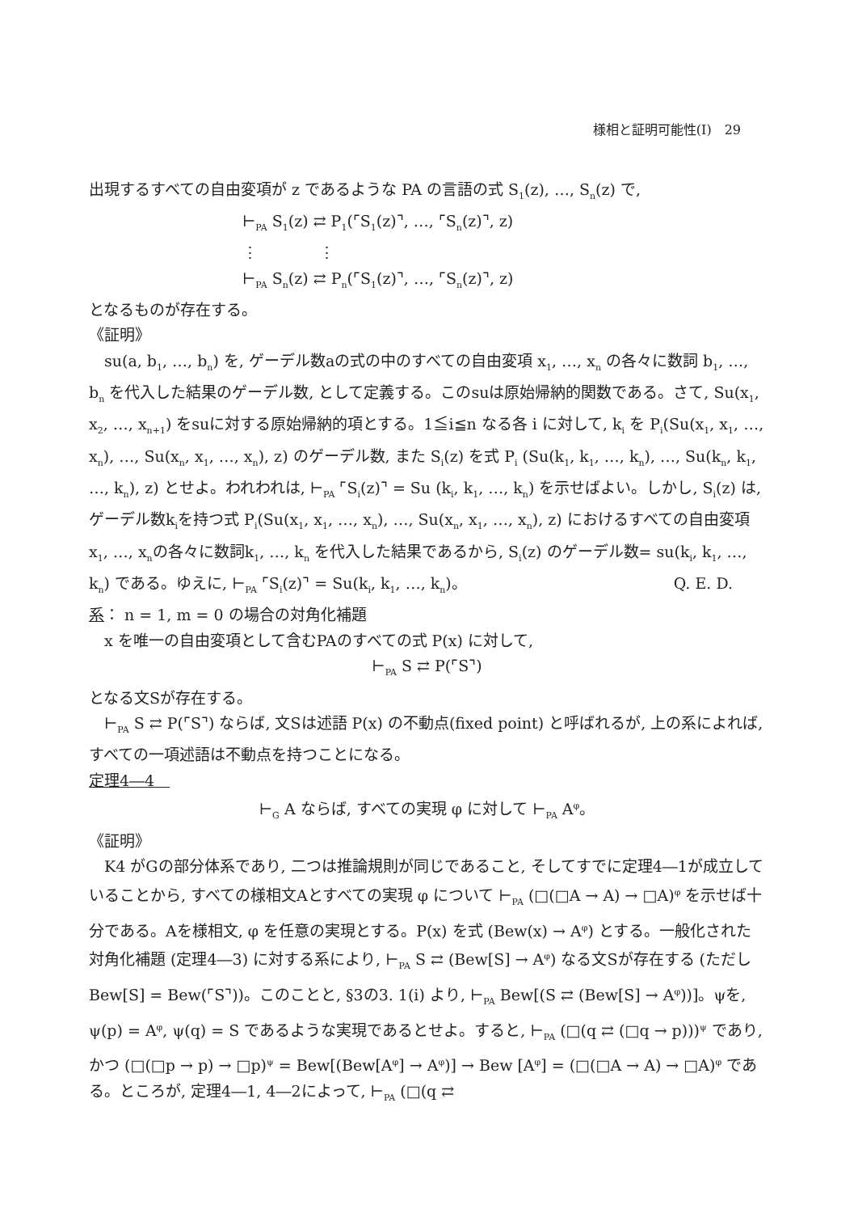様相と証明可能性(Ⅰ)　29
出現するすべての自由変項が z であるような PA の言語の式 S<sub>1</sub>(z), …, S<sub>n</sub>(z) で,
⊢<sub>PA</sub> S<sub>1</sub>(z) ⇄ P<sub>1</sub>(⌜S<sub>1</sub>(z)⌝, …, ⌜S<sub>n</sub>(z)⌝, z)
⋮　　　　⋮
⊢<sub>PA</sub> S<sub>n</sub>(z) ⇄ P<sub>n</sub>(⌜S<sub>1</sub>(z)⌝, …, ⌜S<sub>n</sub>(z)⌝, z)
となるものが存在する。
《証明》
su(a, b<sub>1</sub>, …, b<sub>n</sub>) を, ゲーデル数aの式の中のすべての自由変項 x<sub>1</sub>, …, x<sub>n</sub> の各々に数詞 b<sub>1</sub>, …, b<sub>n</sub> を代入した結果のゲーデル数, として定義する。このsuは原始帰納的関数である。さて, Su(x<sub>1</sub>, x<sub>2</sub>, …, x<sub>n+1</sub>) をsuに対する原始帰納的項とする。1≦i≦n なる各 i に対して, k<sub>i</sub> を P<sub>i</sub>(Su(x<sub>1</sub>, x<sub>1</sub>, …, x<sub>n</sub>), …, Su(x<sub>n</sub>, x<sub>1</sub>, …, x<sub>n</sub>), z) のゲーデル数, また S<sub>i</sub>(z) を式 P<sub>i</sub> (Su(k<sub>1</sub>, k<sub>1</sub>, …, k<sub>n</sub>), …, Su(k<sub>n</sub>, k<sub>1</sub>, …, k<sub>n</sub>), z) とせよ。われわれは, ⊢<sub>PA</sub> ⌜S<sub>i</sub>(z)⌝ = Su (k<sub>i</sub>, k<sub>1</sub>, …, k<sub>n</sub>) を示せばよい。しかし, S<sub>i</sub>(z) は, ゲーデル数k<sub>i</sub>を持つ式 P<sub>i</sub>(Su(x<sub>1</sub>, x<sub>1</sub>, …, x<sub>n</sub>), …, Su(x<sub>n</sub>, x<sub>1</sub>, …, x<sub>n</sub>), z) におけるすべての自由変項x<sub>1</sub>, …, x<sub>n</sub>の各々に数詞k<sub>1</sub>, …, k<sub>n</sub> を代入した結果であるから, S<sub>i</sub>(z) のゲーデル数= su(k<sub>i</sub>, k<sub>1</sub>, …, k<sub>n</sub>) である。ゆえに, ⊢<sub>PA</sub> ⌜S<sub>i</sub>(z)⌝ = Su(k<sub>i</sub>, k<sub>1</sub>, …, k<sub>n</sub>)。 Q. E. D.
系： n = 1, m = 0 の場合の対角化補題
x を唯一の自由変項として含むPAのすべての式 P(x) に対して,
⊢<sub>PA</sub> S ⇄ P(⌜S⌝)
となる文Sが存在する。
⊢<sub>PA</sub> S ⇄ P(⌜S⌝) ならば, 文Sは述語 P(x) の不動点(fixed point) と呼ばれるが, 上の系によれば, すべての一項述語は不動点を持つことになる。
定理4―4　
⊢<sub>G</sub> A ならば, すべての実現 φ に対して ⊢<sub>PA</sub> A<sup>φ</sup>。
《証明》
K4 がGの部分体系であり, 二つは推論規則が同じであること, そしてすでに定理4―1が成立していることから, すべての様相文Aとすべての実現 φ について ⊢<sub>PA</sub> (□(□A → A) → □A)<sup>φ</sup> を示せば十分である。Aを様相文, φ を任意の実現とする。P(x) を式 (Bew(x) → A<sup>φ</sup>) とする。一般化された対角化補題 (定理4―3) に対する系により, ⊢<sub>PA</sub> S ⇄ (Bew[S] → A<sup>φ</sup>) なる文Sが存在する (ただし Bew[S] = Bew(⌜S⌝))。このことと, §3の3. 1(i) より, ⊢<sub>PA</sub> Bew[(S ⇄ (Bew[S] → A<sup>φ</sup>))]。ψを, ψ(p) = A<sup>φ</sup>, ψ(q) = S であるような実現であるとせよ。すると, ⊢<sub>PA</sub> (□(q ⇄ (□q → p)))<sup>ψ</sup> であり, かつ (□(□p → p) → □p)<sup>ψ</sup> = Bew[(Bew[A<sup>φ</sup>] → A<sup>φ</sup>)] → Bew [A<sup>φ</sup>] = (□(□A → A) → □A)<sup>φ</sup> である。ところが, 定理4―1, 4―2によって, ⊢<sub>PA</sub> (□(q ⇄